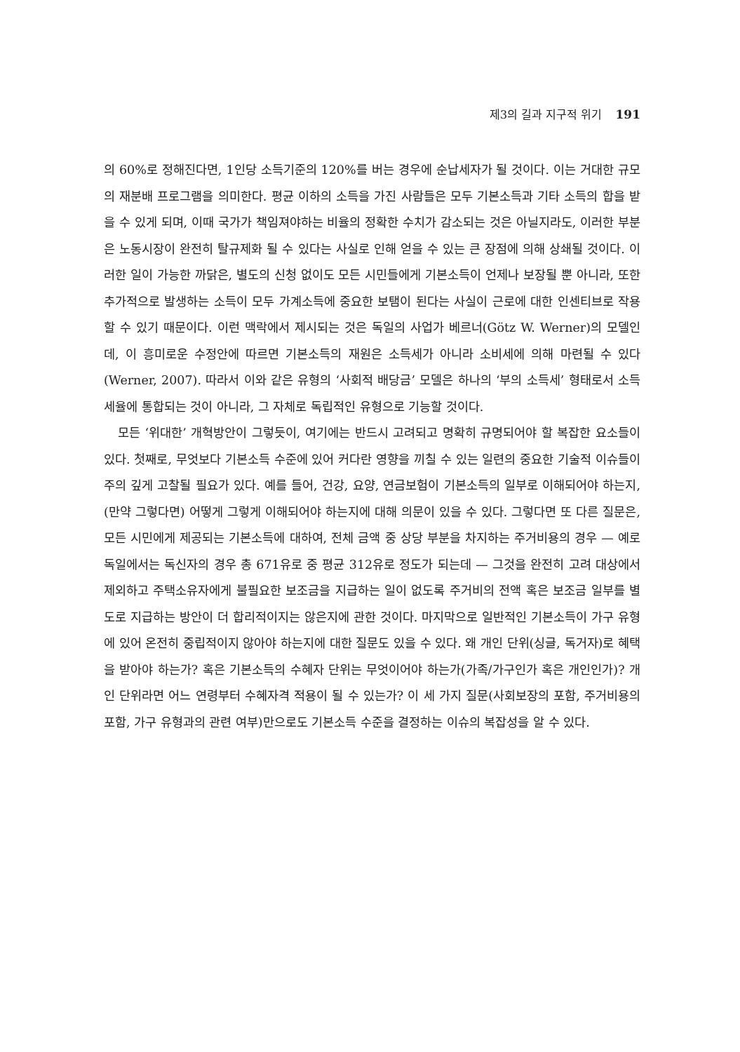제3의 길과 지구적 위기 191
의 60%로 정해진다면, 1인당 소득기준의 120%를 버는 경우에 순납세자가 될 것이다. 이는 거대한 규모의 재분배 프로그램을 의미한다. 평균 이하의 소득을 가진 사람들은 모두 기본소득과 기타 소득의 합을 받을 수 있게 되며, 이때 국가가 책임져야하는 비율의 정확한 수치가 감소되는 것은 아닐지라도, 이러한 부분은 노동시장이 완전히 탈규제화 될 수 있다는 사실로 인해 얻을 수 있는 큰 장점에 의해 상쇄될 것이다. 이러한 일이 가능한 까닭은, 별도의 신청 없이도 모든 시민들에게 기본소득이 언제나 보장될 뿐 아니라, 또한 추가적으로 발생하는 소득이 모두 가계소득에 중요한 보탬이 된다는 사실이 근로에 대한 인센티브로 작용할 수 있기 때문이다. 이런 맥락에서 제시되는 것은 독일의 사업가 베르너(Götz W. Werner)의 모델인데, 이 흥미로운 수정안에 따르면 기본소득의 재원은 소득세가 아니라 소비세에 의해 마련될 수 있다(Werner, 2007). 따라서 이와 같은 유형의 ‘사회적 배당금’ 모델은 하나의 ‘부의 소득세’ 형태로서 소득세율에 통합되는 것이 아니라, 그 자체로 독립적인 유형으로 기능할 것이다.
모든 ‘위대한’ 개혁방안이 그렇듯이, 여기에는 반드시 고려되고 명확히 규명되어야 할 복잡한 요소들이 있다. 첫째로, 무엇보다 기본소득 수준에 있어 커다란 영향을 끼칠 수 있는 일련의 중요한 기술적 이슈들이 주의 깊게 고찰될 필요가 있다. 예를 들어, 건강, 요양, 연금보험이 기본소득의 일부로 이해되어야 하는지, (만약 그렇다면) 어떻게 그렇게 이해되어야 하는지에 대해 의문이 있을 수 있다. 그렇다면 또 다른 질문은, 모든 시민에게 제공되는 기본소득에 대하여, 전체 금액 중 상당 부분을 차지하는 주거비용의 경우 — 예로 독일에서는 독신자의 경우 총 671유로 중 평균 312유로 정도가 되는데 — 그것을 완전히 고려 대상에서 제외하고 주택소유자에게 불필요한 보조금을 지급하는 일이 없도록 주거비의 전액 혹은 보조금 일부를 별도로 지급하는 방안이 더 합리적이지는 않은지에 관한 것이다. 마지막으로 일반적인 기본소득이 가구 유형에 있어 온전히 중립적이지 않아야 하는지에 대한 질문도 있을 수 있다. 왜 개인 단위(싱글, 독거자)로 혜택을 받아야 하는가? 혹은 기본소득의 수혜자 단위는 무엇이어야 하는가(가족/가구인가 혹은 개인인가)? 개인 단위라면 어느 연령부터 수혜자격 적용이 될 수 있는가? 이 세 가지 질문(사회보장의 포함, 주거비용의 포함, 가구 유형과의 관련 여부)만으로도 기본소득 수준을 결정하는 이슈의 복잡성을 알 수 있다.